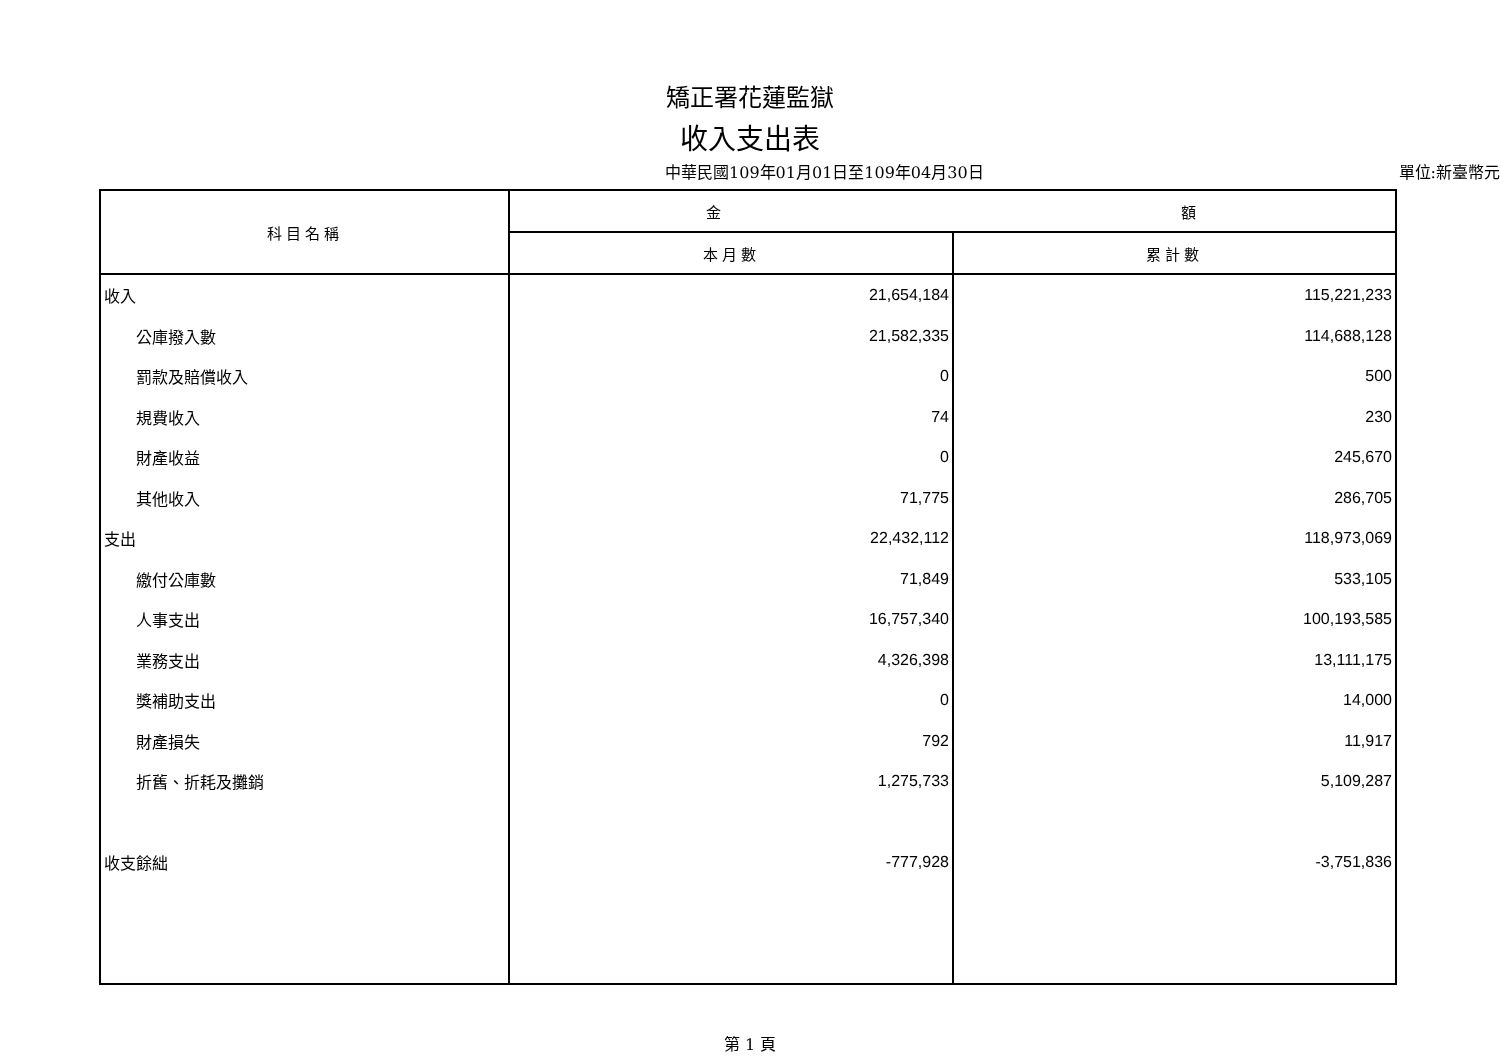矯正署花蓮監獄
收入支出表
中華民國109年01月01日至109年04月30日
單位:新臺幣元
| 科目名稱 | 金 額 | |
| --- | --- | --- |
| | 本月數 | 累計數 |
| 收入 | 21,654,184 | 115,221,233 |
| 公庫撥入數 | 21,582,335 | 114,688,128 |
| 罰款及賠償收入 | 0 | 500 |
| 規費收入 | 74 | 230 |
| 財產收益 | 0 | 245,670 |
| 其他收入 | 71,775 | 286,705 |
| 支出 | 22,432,112 | 118,973,069 |
| 繳付公庫數 | 71,849 | 533,105 |
| 人事支出 | 16,757,340 | 100,193,585 |
| 業務支出 | 4,326,398 | 13,111,175 |
| 獎補助支出 | 0 | 14,000 |
| 財產損失 | 792 | 11,917 |
| 折舊、折耗及攤銷 | 1,275,733 | 5,109,287 |
| 收支餘絀 | -777,928 | -3,751,836 |
第 1 頁